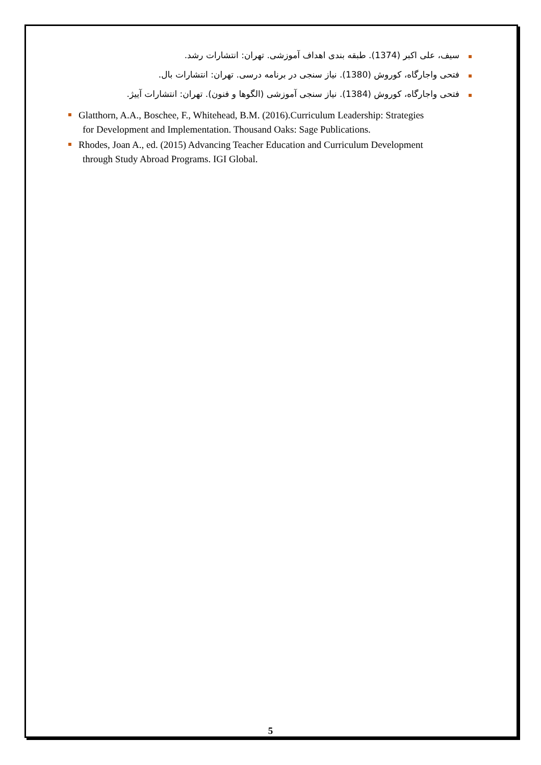سیف، علی اکبر (1374). طبقه بندی اهداف آموزشی. تهران: انتشارات رشد.
فتحی واجارگاه، کوروش (1380). نیاز سنجی در برنامه درسی. تهران: انتشارات بال.
فتحی واجارگاه، کوروش (1384). نیاز سنجی آموزشی (الگوها و فنون). تهران: انتشارات آییژ.
Glatthorn, A.A., Boschee, F., Whitehead, B.M. (2016).Curriculum Leadership: Strategies
for Development and Implementation. Thousand Oaks: Sage Publications.
Rhodes, Joan A., ed. (2015) Advancing Teacher Education and Curriculum Development
through Study Abroad Programs. IGI Global.
5